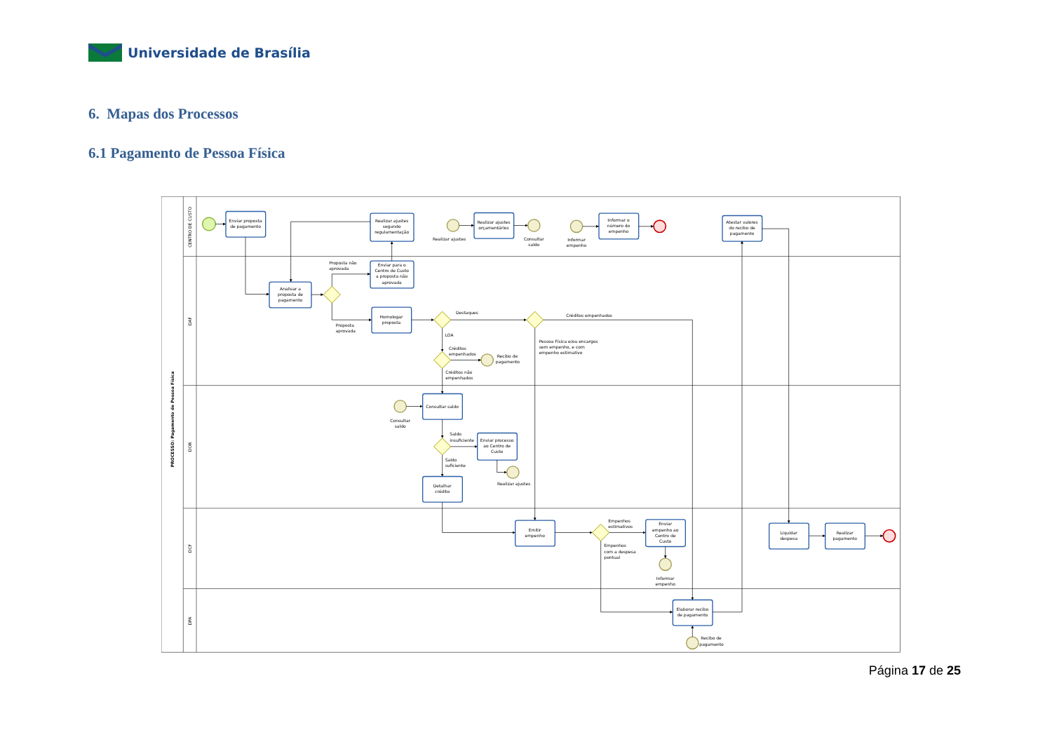Universidade de Brasília
6. Mapas dos Processos
6.1 Pagamento de Pessoa Física
PROCESSO: Pagamento de Pessoa Física
CENTRO DE CUSTO
DAF
DOR
DCF
DPA
Enviar proposta
de pagamento
Realizar ajustes
segundo
regulamentação
Realizar ajustes
orçamentários
Informar o
número do
empenho
Atestar valores
do recibo de
pagamento
Analisar a
proposta de
pagamento
Enviar para o
Centro de Custo
a proposta não
aprovada
Homologar
proposta
Consultar saldo
Enviar processo
ao Centro de
Custo
Detalhar
crédito
Emitir
empenho
Enviar
empenho ao
Centro de
Custo
Liquidar
despesa
Realizar
pagamento
Elaborar recibo
de pagamento
Realizar ajustes
Consultar
saldo
Informar
empenho
Consultar
saldo
Realizar ajustes
Informar
empenho
Proposta não
aprovada
Proposta
aprovada
Destaques
Créditos empenhados
LOA
Créditos
empenhados
Recibo de
pagamento
Créditos não
empenhados
Pessoa Física e/ou encargos
sem empenho, e com
empenho estimativo
Saldo
insuficiente
Saldo
suficiente
Empenhos
estimativos
Empenhos
com a despesa
pontual
Recibo de
pagamento
Página 17 de 25